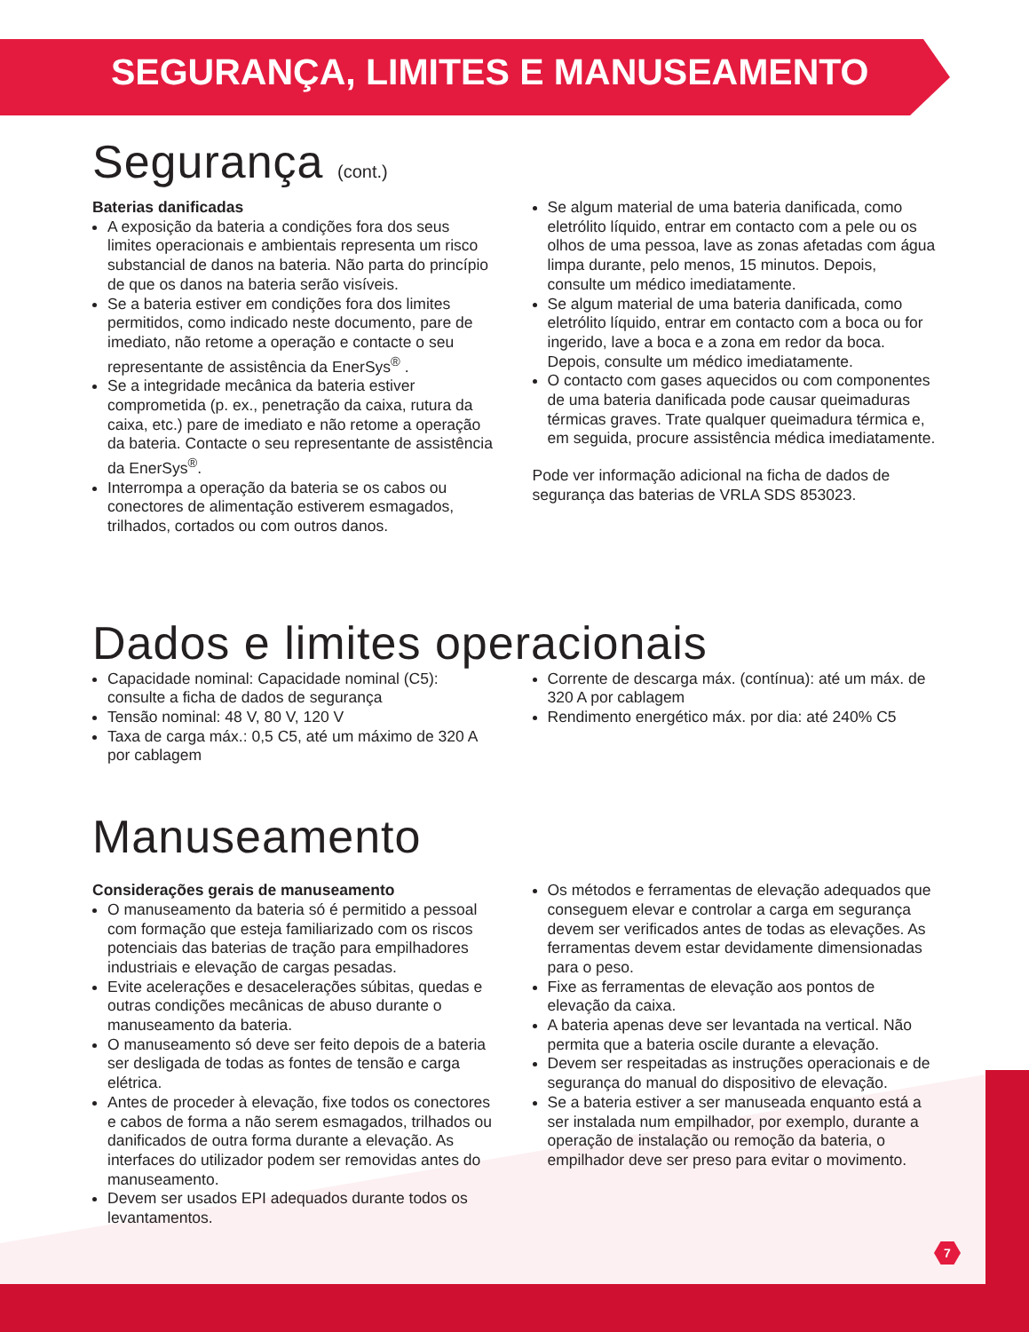SEGURANÇA, LIMITES E MANUSEAMENTO
Segurança (cont.)
Baterias danificadas
A exposição da bateria a condições fora dos seus limites operacionais e ambientais representa um risco substancial de danos na bateria. Não parta do princípio de que os danos na bateria serão visíveis.
Se a bateria estiver em condições fora dos limites permitidos, como indicado neste documento, pare de imediato, não retome a operação e contacte o seu representante de assistência da EnerSys<sup>®</sup> .
Se a integridade mecânica da bateria estiver comprometida (p. ex., penetração da caixa, rutura da caixa, etc.) pare de imediato e não retome a operação da bateria. Contacte o seu representante de assistência da EnerSys<sup>®</sup>.
Interrompa a operação da bateria se os cabos ou conectores de alimentação estiverem esmagados, trilhados, cortados ou com outros danos.
Se algum material de uma bateria danificada, como eletrólito líquido, entrar em contacto com a pele ou os olhos de uma pessoa, lave as zonas afetadas com água limpa durante, pelo menos, 15 minutos. Depois, consulte um médico imediatamente.
Se algum material de uma bateria danificada, como eletrólito líquido, entrar em contacto com a boca ou for ingerido, lave a boca e a zona em redor da boca. Depois, consulte um médico imediatamente.
O contacto com gases aquecidos ou com componentes de uma bateria danificada pode causar queimaduras térmicas graves. Trate qualquer queimadura térmica e, em seguida, procure assistência médica imediatamente.
Pode ver informação adicional na ficha de dados de segurança das baterias de VRLA SDS 853023.
Dados e limites operacionais
Capacidade nominal: Capacidade nominal (C5): consulte a ficha de dados de segurança
Tensão nominal: 48 V, 80 V, 120 V
Taxa de carga máx.: 0,5 C5, até um máximo de 320 A por cablagem
Corrente de descarga máx. (contínua): até um máx. de 320 A por cablagem
Rendimento energético máx. por dia: até 240% C5
Manuseamento
Considerações gerais de manuseamento
O manuseamento da bateria só é permitido a pessoal com formação que esteja familiarizado com os riscos potenciais das baterias de tração para empilhadores industriais e elevação de cargas pesadas.
Evite acelerações e desacelerações súbitas, quedas e outras condições mecânicas de abuso durante o manuseamento da bateria.
O manuseamento só deve ser feito depois de a bateria ser desligada de todas as fontes de tensão e carga elétrica.
Antes de proceder à elevação, fixe todos os conectores e cabos de forma a não serem esmagados, trilhados ou danificados de outra forma durante a elevação. As interfaces do utilizador podem ser removidas antes do manuseamento.
Devem ser usados EPI adequados durante todos os levantamentos.
Os métodos e ferramentas de elevação adequados que conseguem elevar e controlar a carga em segurança devem ser verificados antes de todas as elevações. As ferramentas devem estar devidamente dimensionadas para o peso.
Fixe as ferramentas de elevação aos pontos de elevação da caixa.
A bateria apenas deve ser levantada na vertical. Não permita que a bateria oscile durante a elevação.
Devem ser respeitadas as instruções operacionais e de segurança do manual do dispositivo de elevação.
Se a bateria estiver a ser manuseada enquanto está a ser instalada num empilhador, por exemplo, durante a operação de instalação ou remoção da bateria, o empilhador deve ser preso para evitar o movimento.
7